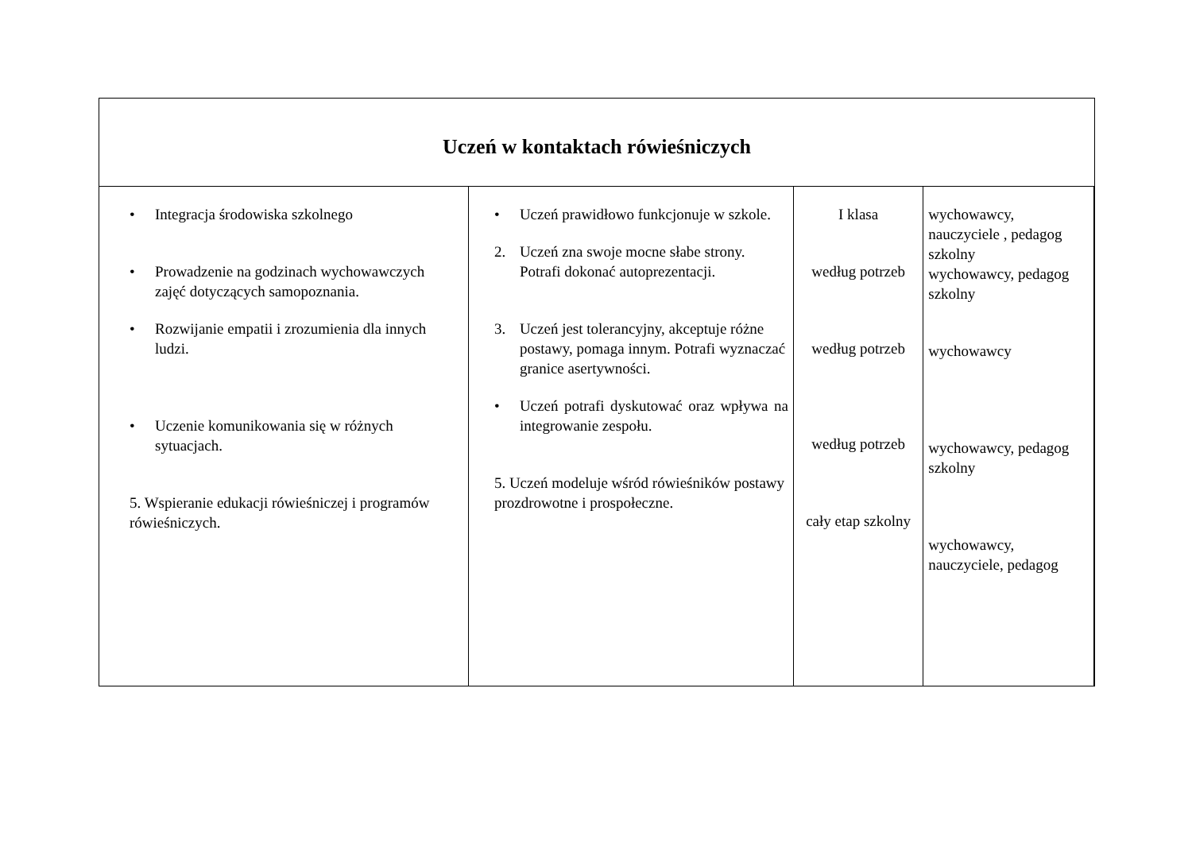| Uczeń w kontaktach rówieśniczych | | | | |
| --- | --- | --- | --- | --- |
| • Integracja środowiska szkolnego • Prowadzenie na godzinach wychowawczych zajęć dotyczących samopoznania. • Rozwijanie empatii i zrozumienia dla innych ludzi. • Uczenie komunikowania się w różnych sytuacjach. 5. Wspieranie edukacji rówieśniczej i programów rówieśniczych. | • Uczeń prawidłowo funkcjonuje w szkole. 2. Uczeń zna swoje mocne słabe strony. Potrafi dokonać autoprezentacji. 3. Uczeń jest tolerancyjny, akceptuje różne postawy, pomaga innym. Potrafi wyznaczać granice asertywności. • Uczeń potrafi dyskutować oraz wpływa na integrowanie zespołu. 5. Uczeń modeluje wśród rówieśników postawy prozdrowotne i prospołeczne. | I klasa według potrzeb według potrzeb według potrzeb cały etap szkolny | wychowawcy, nauczyciele , pedagog szkolny wychowawcy, pedagog szkolny wychowawcy wychowawcy, pedagog szkolny wychowawcy, nauczyciele, pedagog | |